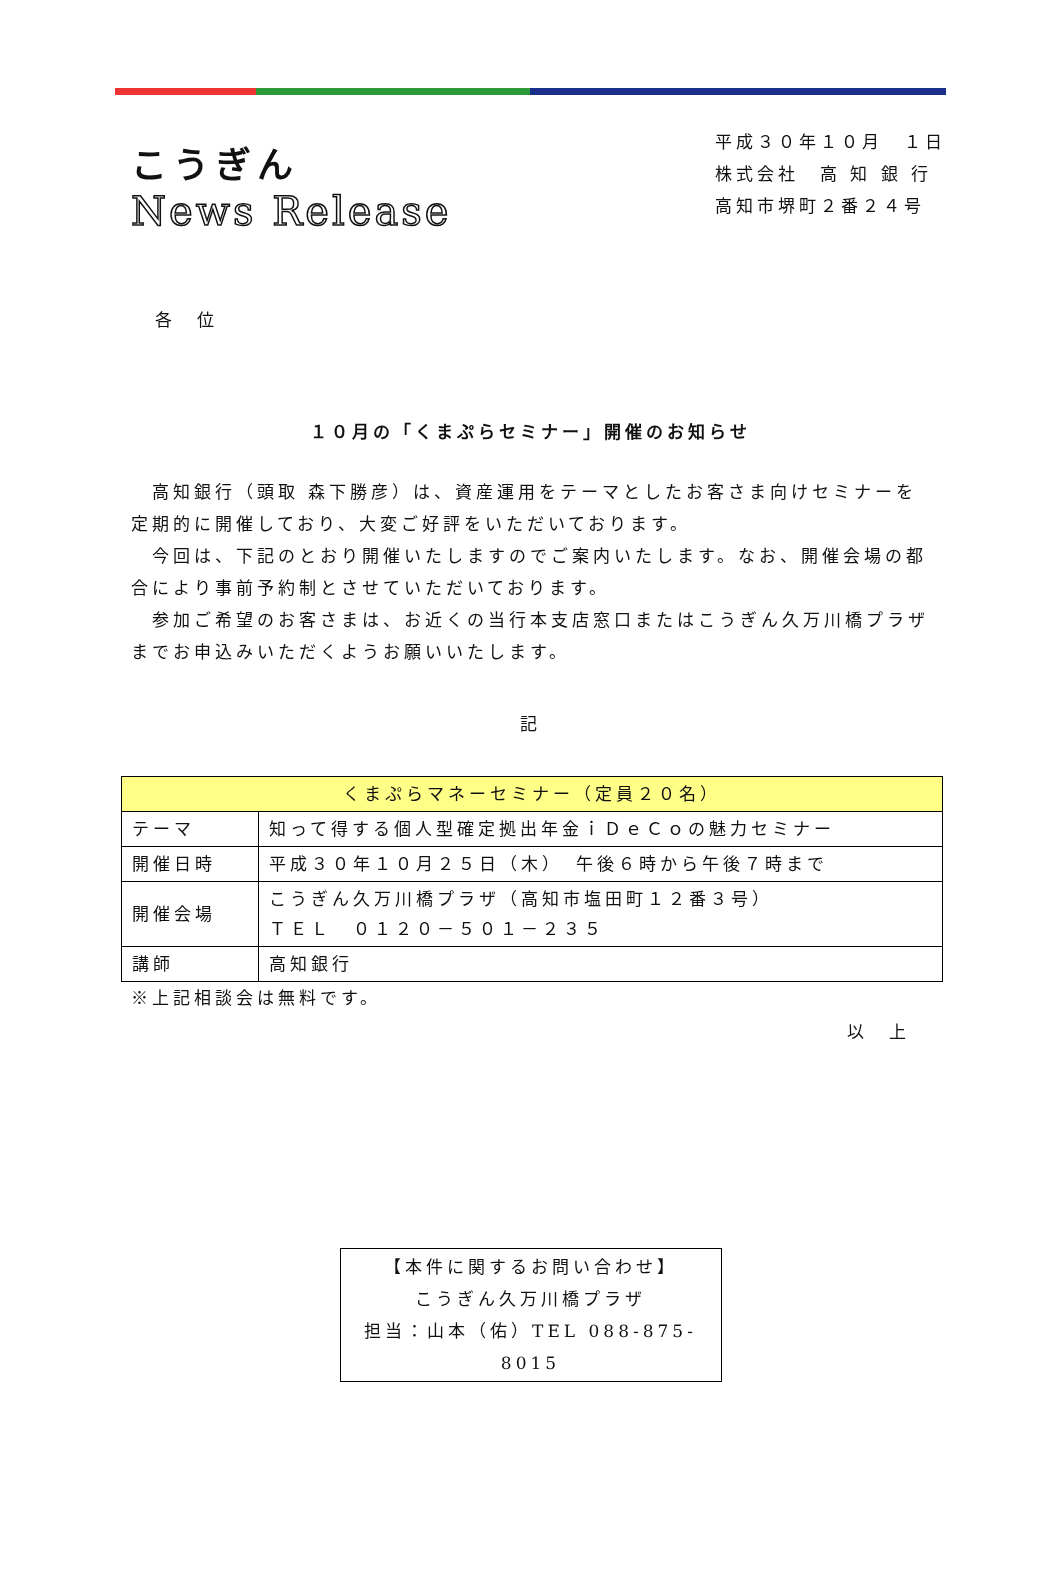こうぎん
News Release
平成３０年１０月　１日
株式会社　高 知 銀 行
高知市堺町２番２４号
各　位
１０月の「くまぷらセミナー」開催のお知らせ
　高知銀行（頭取 森下勝彦）は、資産運用をテーマとしたお客さま向けセミナーを定期的に開催しており、大変ご好評をいただいております。
　今回は、下記のとおり開催いたしますのでご案内いたします。なお、開催会場の都合により事前予約制とさせていただいております。
　参加ご希望のお客さまは、お近くの当行本支店窓口またはこうぎん久万川橋プラザまでお申込みいただくようお願いいたします。
記
| くまぷらマネーセミナー（定員２０名） | |
| テーマ | 知って得する個人型確定拠出年金ｉＤｅＣｏの魅力セミナー |
| 開催日時 | 平成３０年１０月２５日（木） 午後６時から午後７時まで |
| 開催会場 | こうぎん久万川橋プラザ（高知市塩田町１２番３号） ＴＥＬ ０１２０－５０１－２３５ |
| 講師 | 高知銀行 |
※上記相談会は無料です。
以　上
【本件に関するお問い合わせ】
こうぎん久万川橋プラザ
担当：山本（佑）TEL 088-875-8015